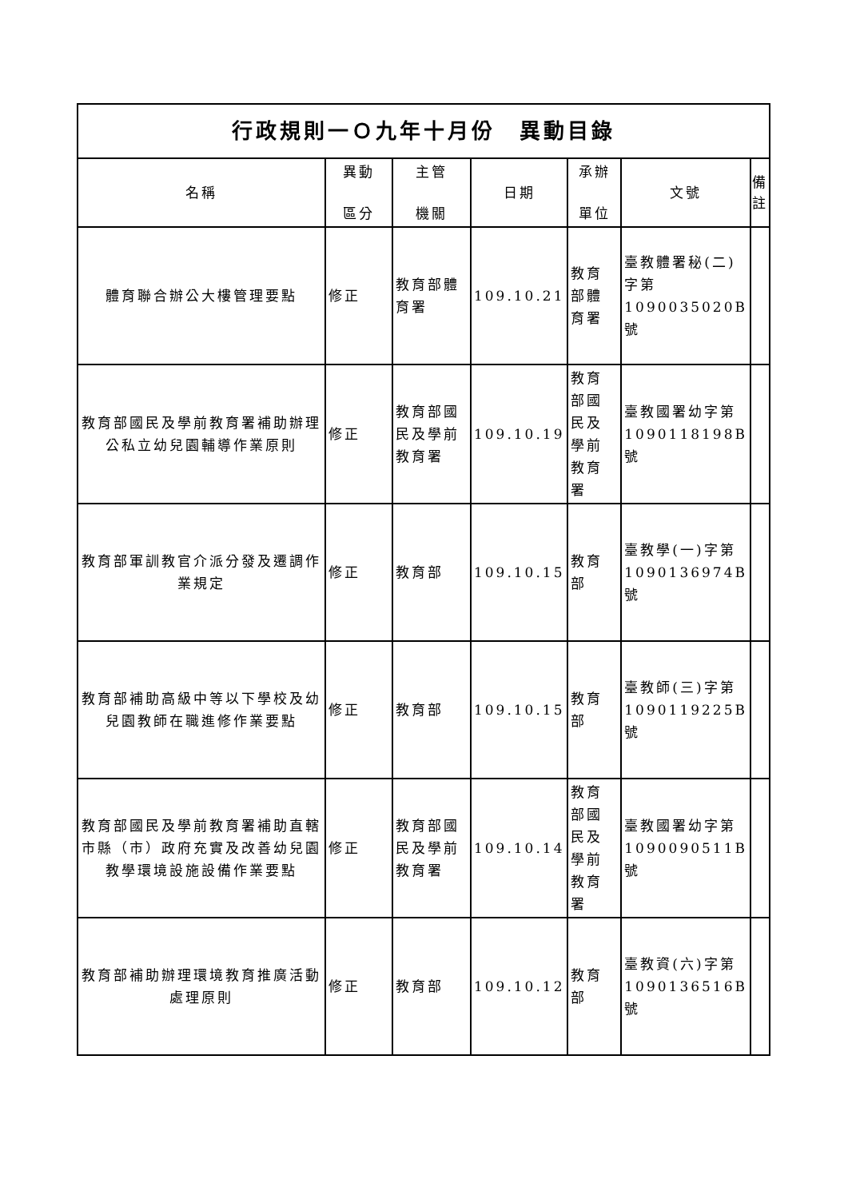| 行政規則一Ｏ九年十月份 異動目錄 | | | | | | |
| --- | --- | --- | --- | --- | --- | --- |
| 名稱 | 異動 區分 | 主管 機關 | 日期 | 承辦 單位 | 文號 | 備 註 |
| 體育聯合辦公大樓管理要點 | 修正 | 教育部體育署 | 109.10.21 | 教育部體育署 | 臺教體署秘(二)字第1090035020B號 | |
| 教育部國民及學前教育署補助辦理公私立幼兒園輔導作業原則 | 修正 | 教育部國民及學前教育署 | 109.10.19 | 教育部國民及學前教育署 | 臺教國署幼字第1090118198B號 | |
| 教育部軍訓教官介派分發及遷調作業規定 | 修正 | 教育部 | 109.10.15 | 教育部 | 臺教學(一)字第1090136974B號 | |
| 教育部補助高級中等以下學校及幼兒園教師在職進修作業要點 | 修正 | 教育部 | 109.10.15 | 教育部 | 臺教師(三)字第1090119225B號 | |
| 教育部國民及學前教育署補助直轄市縣（市）政府充實及改善幼兒園教學環境設施設備作業要點 | 修正 | 教育部國民及學前教育署 | 109.10.14 | 教育部國民及學前教育署 | 臺教國署幼字第1090090511B號 | |
| 教育部補助辦理環境教育推廣活動處理原則 | 修正 | 教育部 | 109.10.12 | 教育部 | 臺教資(六)字第1090136516B號 | |